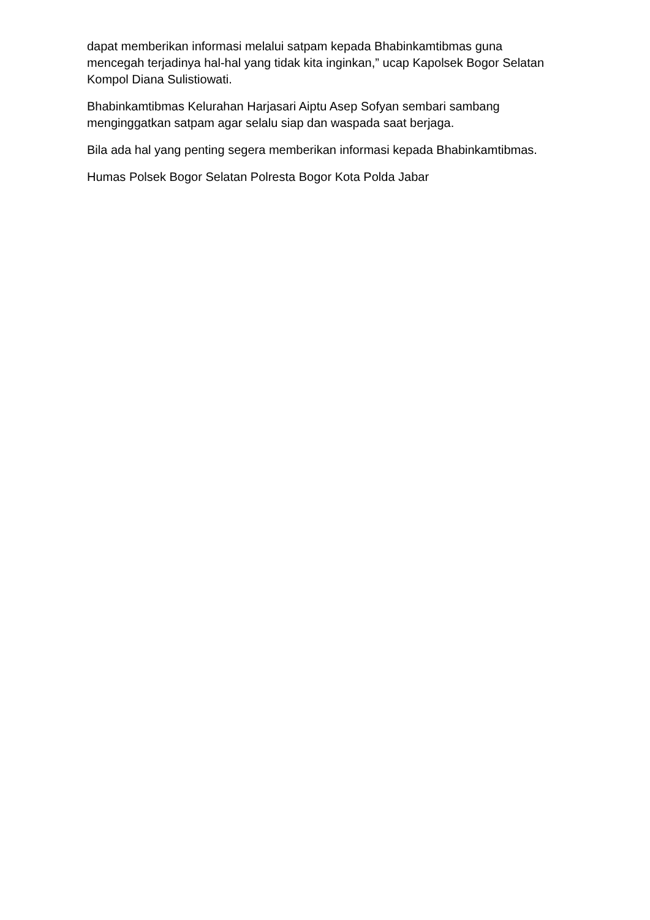dapat memberikan informasi melalui satpam kepada Bhabinkamtibmas guna mencegah terjadinya hal-hal yang tidak kita inginkan,” ucap Kapolsek Bogor Selatan Kompol Diana Sulistiowati.
Bhabinkamtibmas Kelurahan Harjasari Aiptu Asep Sofyan sembari sambang menginggatkan satpam agar selalu siap dan waspada saat berjaga.
Bila ada hal yang penting segera memberikan informasi kepada Bhabinkamtibmas.
Humas Polsek Bogor Selatan Polresta Bogor Kota Polda Jabar